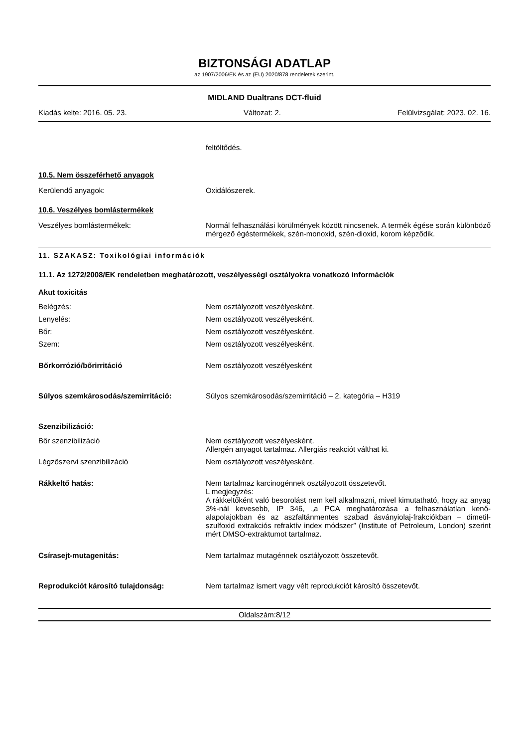BIZTONSÁGI ADATLAP
az 1907/2006/EK és az (EU) 2020/878 rendeletek szerint.
MIDLAND Dualtrans DCT-fluid
Kiadás kelte: 2016. 05. 23. Változat: 2. Felülvizsgálat: 2023. 02. 16.
feltöltődés.
10.5. Nem összeférhető anyagok
Kerülendő anyagok: Oxidálószerek.
10.6. Veszélyes bomlástermékek
Veszélyes bomlástermékek: Normál felhasználási körülmények között nincsenek. A termék égése során különböző mérgező égéstermékek, szén-monoxid, szén-dioxid, korom képződik.
11. SZAKASZ: Toxikológiai információk
11.1. Az 1272/2008/EK rendeletben meghatározott, veszélyességi osztályokra vonatkozó információk
Akut toxicitás
Belégzés: Nem osztályozott veszélyesként.
Lenyelés: Nem osztályozott veszélyesként.
Bőr: Nem osztályozott veszélyesként.
Szem: Nem osztályozott veszélyesként.
Bőrkorrózió/bőrirritáció Nem osztályozott veszélyesként
Súlyos szemkárosodás/szemirritáció: Súlyos szemkárosodás/szemirritáció – 2. kategória – H319
Szenzibilizáció:
Bőr szenzibilizáció Nem osztályozott veszélyesként.
Allergén anyagot tartalmaz. Allergiás reakciót válthat ki.
Légzőszervi szenzibilizáció Nem osztályozott veszélyesként.
Rákkeltő hatás: Nem tartalmaz karcinogénnek osztályozott összetevőt.
L megjegyzés:
A rákkeltőként való besorolást nem kell alkalmazni, mivel kimutatható, hogy az anyag 3%-nál kevesebb, IP 346, „a PCA meghatározása a felhasználatlan kenő-alapolajokban és az aszfaltánmentes szabad ásványiolaj-frakciókban – dimetil-szulfoxid extrakciós refraktív index módszer” (Institute of Petroleum, London) szerint mért DMSO-extraktumot tartalmaz.
Csírasejt-mutagenitás: Nem tartalmaz mutagénnek osztályozott összetevőt.
Reprodukciót károsító tulajdonság: Nem tartalmaz ismert vagy vélt reprodukciót károsító összetevőt.
Oldalszám:8/12